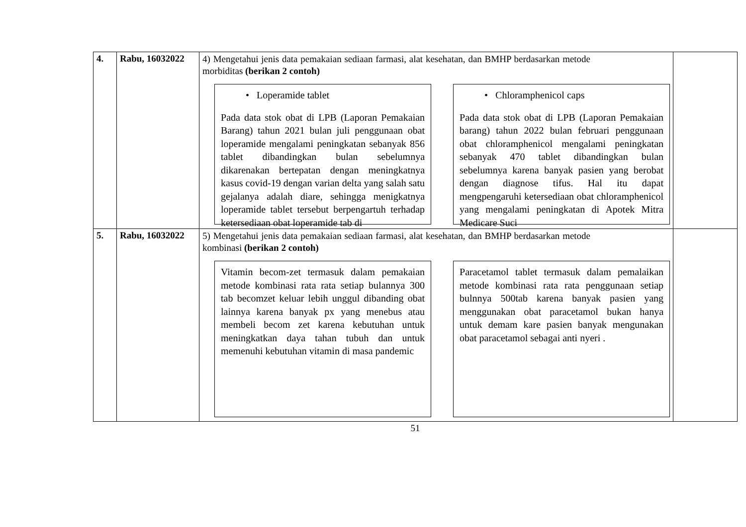| 4. | Rabu, 16032022 | 4) Mengetahui jenis data pemakaian sediaan farmasi, alat kesehatan, dan BMHP berdasarkan metode morbiditas (berikan 2 contoh) • Loperamide tablet Pada data stok obat di LPB (Laporan Pemakaian Barang) tahun 2021 bulan juli penggunaan obat loperamide mengalami peningkatan sebanyak 856 tablet dibandingkan bulan sebelumnya dikarenakan bertepatan dengan meningkatnya kasus covid-19 dengan varian delta yang salah satu gejalanya adalah diare, sehingga menigkatnya loperamide tablet tersebut berpengartuh terhadap ketersediaan obat loperamide tab di • Chloramphenicol caps Pada data stok obat di LPB (Laporan Pemakaian barang) tahun 2022 bulan februari penggunaan obat chloramphenicol mengalami peningkatan sebanyak 470 tablet dibandingkan bulan sebelumnya karena banyak pasien yang berobat dengan diagnose tifus. Hal itu dapat mengpengaruhi ketersediaan obat chloramphenicol yang mengalami peningkatan di Apotek Mitra Medicare Suci | |
| 5. | Rabu, 16032022 | 5) Mengetahui jenis data pemakaian sediaan farmasi, alat kesehatan, dan BMHP berdasarkan metode kombinasi (berikan 2 contoh) Vitamin becom-zet termasuk dalam pemakaian metode kombinasi rata rata setiap bulannya 300 tab becomzet keluar lebih unggul dibanding obat lainnya karena banyak px yang menebus atau membeli becom zet karena kebutuhan untuk meningkatkan daya tahan tubuh dan untuk memenuhi kebutuhan vitamin di masa pandemic Paracetamol tablet termasuk dalam pemalaikan metode kombinasi rata rata penggunaan setiap bulnnya 500tab karena banyak pasien yang menggunakan obat paracetamol bukan hanya untuk demam kare pasien banyak mengunakan obat paracetamol sebagai anti nyeri . | |
51